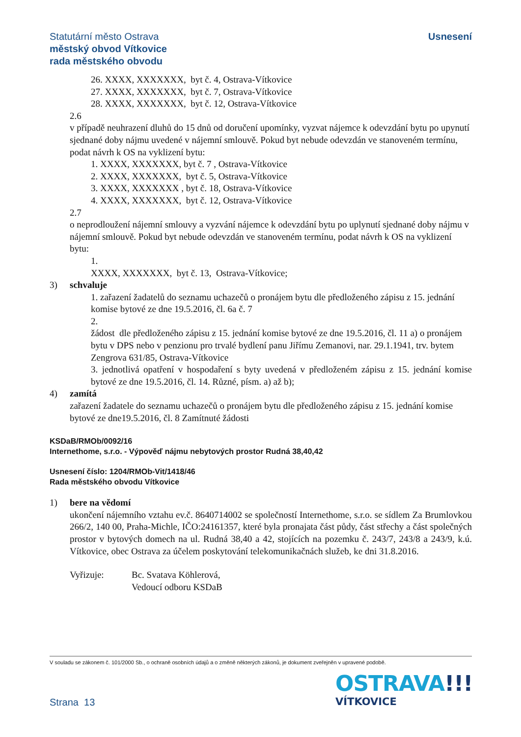Statutární město Ostrava
městský obvod Vítkovice
rada městského obvodu
Usnesení
26. XXXX, XXXXXXX, byt č. 4, Ostrava-Vítkovice
27. XXXX, XXXXXXX, byt č. 7, Ostrava-Vítkovice
28. XXXX, XXXXXXX, byt č. 12, Ostrava-Vítkovice
2.6
v případě neuhrazení dluhů do 15 dnů od doručení upomínky, vyzvat nájemce k odevzdání bytu po upynutí sjednané doby nájmu uvedené v nájemní smlouvě. Pokud byt nebude odevzdán ve stanoveném termínu, podat návrh k OS na vyklizení bytu:
1. XXXX, XXXXXXX, byt č. 7 , Ostrava-Vítkovice
2. XXXX, XXXXXXX, byt č. 5, Ostrava-Vítkovice
3. XXXX, XXXXXXX , byt č. 18, Ostrava-Vítkovice
4. XXXX, XXXXXXX, byt č. 12, Ostrava-Vítkovice
2.7
o neprodloužení nájemní smlouvy a vyzvání nájemce k odevzdání bytu po uplynutí sjednané doby nájmu v nájemní smlouvě. Pokud byt nebude odevzdán ve stanoveném termínu, podat návrh k OS na vyklizení bytu:
1.
XXXX, XXXXXXX, byt č. 13, Ostrava-Vítkovice;
3) schvaluje
1. zařazení žadatelů do seznamu uchazečů o pronájem bytu dle předloženého zápisu z 15. jednání komise bytové ze dne 19.5.2016, čl. 6a č. 7
2.
žádost dle předloženého zápisu z 15. jednání komise bytové ze dne 19.5.2016, čl. 11 a) o pronájem bytu v DPS nebo v penzionu pro trvalé bydlení panu Jiřímu Zemanovi, nar. 29.1.1941, trv. bytem Zengrova 631/85, Ostrava-Vítkovice
3. jednotlivá opatření v hospodaření s byty uvedená v předloženém zápisu z 15. jednání komise bytové ze dne 19.5.2016, čl. 14. Různé, písm. a) až b);
4) zamítá
zařazení žadatele do seznamu uchazečů o pronájem bytu dle předloženého zápisu z 15. jednání komise bytové ze dne19.5.2016, čl. 8 Zamítnuté žádosti
KSDaB/RMOb/0092/16
Internethome, s.r.o. - Výpověď nájmu nebytových prostor Rudná 38,40,42
Usnesení číslo: 1204/RMOb-Vit/1418/46
Rada městského obvodu Vítkovice
1) bere na vědomí
ukončení nájemního vztahu ev.č. 8640714002 se společností Internethome, s.r.o. se sídlem Za Brumlovkou 266/2, 140 00, Praha-Michle, IČO:24161357, které byla pronajata část půdy, část střechy a část společných prostor v bytových domech na ul. Rudná 38,40 a 42, stojících na pozemku č. 243/7, 243/8 a 243/9, k.ú. Vítkovice, obec Ostrava za účelem poskytování telekomunikačnách služeb, ke dni 31.8.2016.
Vyřizuje: Bc. Svatava Köhlerová,
Vedoucí odboru KSDaB
V souladu se zákonem č. 101/2000 Sb., o ochraně osobních údajů a o změně některých zákonů, je dokument zveřejněn v upravené podobě.
OSTRAVA!!!
VÍTKOVICE
Strana 13